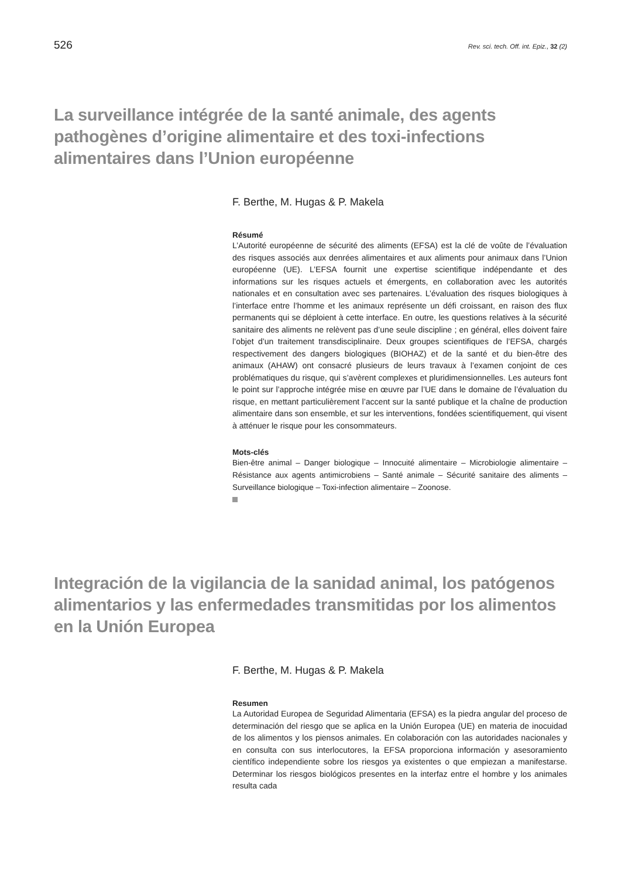526 Rev. sci. tech. Off. int. Epiz., 32 (2)
La surveillance intégrée de la santé animale, des agents pathogènes d’origine alimentaire et des toxi-infections alimentaires dans l’Union européenne
F. Berthe, M. Hugas & P. Makela
Résumé
L’Autorité européenne de sécurité des aliments (EFSA) est la clé de voûte de l’évaluation des risques associés aux denrées alimentaires et aux aliments pour animaux dans l’Union européenne (UE). L’EFSA fournit une expertise scientifique indépendante et des informations sur les risques actuels et émergents, en collaboration avec les autorités nationales et en consultation avec ses partenaires. L’évaluation des risques biologiques à l’interface entre l’homme et les animaux représente un défi croissant, en raison des flux permanents qui se déploient à cette interface. En outre, les questions relatives à la sécurité sanitaire des aliments ne relèvent pas d’une seule discipline ; en général, elles doivent faire l’objet d’un traitement transdisciplinaire. Deux groupes scientifiques de l’EFSA, chargés respectivement des dangers biologiques (BIOHAZ) et de la santé et du bien-être des animaux (AHAW) ont consacré plusieurs de leurs travaux à l’examen conjoint de ces problématiques du risque, qui s’avèrent complexes et pluridimensionnelles. Les auteurs font le point sur l’approche intégrée mise en œuvre par l’UE dans le domaine de l’évaluation du risque, en mettant particulièrement l’accent sur la santé publique et la chaîne de production alimentaire dans son ensemble, et sur les interventions, fondées scientifiquement, qui visent à atténuer le risque pour les consommateurs.
Mots-clés
Bien-être animal – Danger biologique – Innocuité alimentaire – Microbiologie alimentaire – Résistance aux agents antimicrobiens – Santé animale – Sécurité sanitaire des aliments – Surveillance biologique – Toxi-infection alimentaire – Zoonose.
Integración de la vigilancia de la sanidad animal, los patógenos alimentarios y las enfermedades transmitidas por los alimentos en la Unión Europea
F. Berthe, M. Hugas & P. Makela
Resumen
La Autoridad Europea de Seguridad Alimentaria (EFSA) es la piedra angular del proceso de determinación del riesgo que se aplica en la Unión Europea (UE) en materia de inocuidad de los alimentos y los piensos animales. En colaboración con las autoridades nacionales y en consulta con sus interlocutores, la EFSA proporciona información y asesoramiento científico independiente sobre los riesgos ya existentes o que empiezan a manifestarse. Determinar los riesgos biológicos presentes en la interfaz entre el hombre y los animales resulta cada